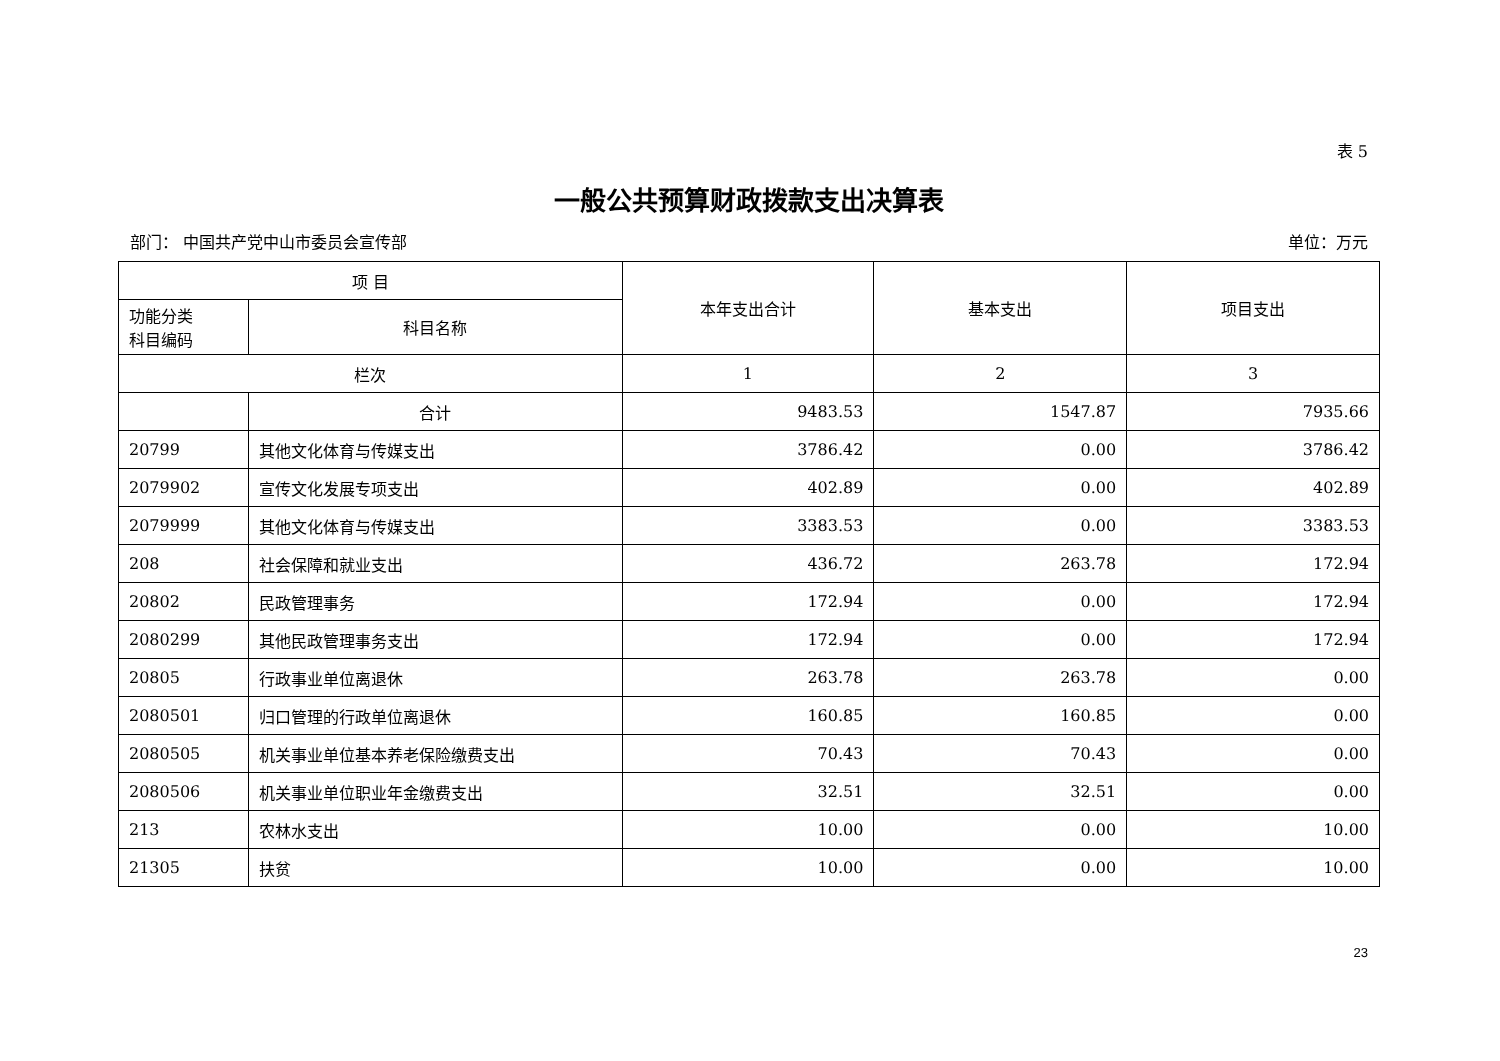表 5
一般公共预算财政拨款支出决算表
部门： 中国共产党中山市委员会宣传部 单位：万元
| 项 目 | | 本年支出合计 | 基本支出 | 项目支出 |
| --- | --- | --- | --- | --- |
| 功能分类 科目编码 | 科目名称 | | | |
| 栏次 | | 1 | 2 | 3 |
| | 合计 | 9483.53 | 1547.87 | 7935.66 |
| 20799 | 其他文化体育与传媒支出 | 3786.42 | 0.00 | 3786.42 |
| 2079902 | 宣传文化发展专项支出 | 402.89 | 0.00 | 402.89 |
| 2079999 | 其他文化体育与传媒支出 | 3383.53 | 0.00 | 3383.53 |
| 208 | 社会保障和就业支出 | 436.72 | 263.78 | 172.94 |
| 20802 | 民政管理事务 | 172.94 | 0.00 | 172.94 |
| 2080299 | 其他民政管理事务支出 | 172.94 | 0.00 | 172.94 |
| 20805 | 行政事业单位离退休 | 263.78 | 263.78 | 0.00 |
| 2080501 | 归口管理的行政单位离退休 | 160.85 | 160.85 | 0.00 |
| 2080505 | 机关事业单位基本养老保险缴费支出 | 70.43 | 70.43 | 0.00 |
| 2080506 | 机关事业单位职业年金缴费支出 | 32.51 | 32.51 | 0.00 |
| 213 | 农林水支出 | 10.00 | 0.00 | 10.00 |
| 21305 | 扶贫 | 10.00 | 0.00 | 10.00 |
23